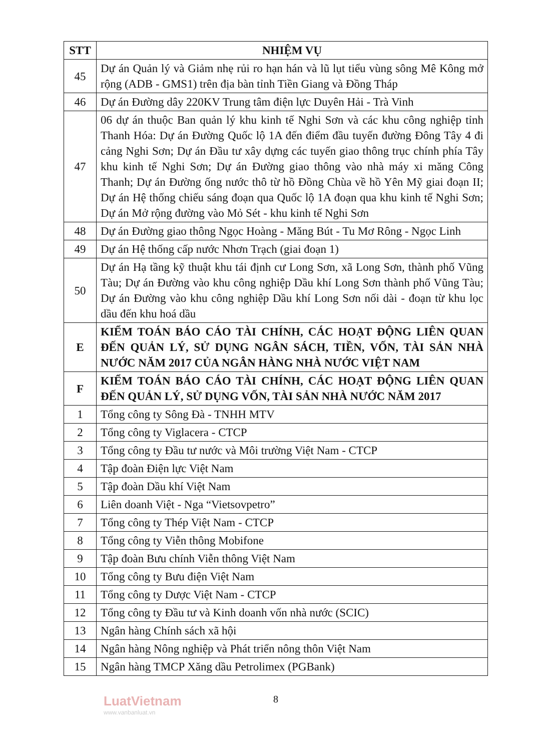| STT | NHIỆM VỤ |
| --- | --- |
| 45 | Dự án Quản lý và Giảm nhẹ rủi ro hạn hán và lũ lụt tiểu vùng sông Mê Kông mở rộng (ADB - GMS1) trên địa bàn tỉnh Tiền Giang và Đồng Tháp |
| 46 | Dự án Đường dây 220KV Trung tâm điện lực Duyên Hải - Trà Vinh |
| 47 | 06 dự án thuộc Ban quản lý khu kinh tế Nghi Sơn và các khu công nghiệp tỉnh Thanh Hóa: Dự án Đường Quốc lộ 1A đến điểm đầu tuyến đường Đông Tây 4 đi cảng Nghi Sơn; Dự án Đầu tư xây dựng các tuyến giao thông trục chính phía Tây khu kinh tế Nghi Sơn; Dự án Đường giao thông vào nhà máy xi măng Công Thanh; Dự án Đường ống nước thô từ hồ Đồng Chùa về hồ Yên Mỹ giai đoạn II; Dự án Hệ thống chiếu sáng đoạn qua Quốc lộ 1A đoạn qua khu kinh tế Nghi Sơn; Dự án Mở rộng đường vào Mỏ Sét - khu kinh tế Nghi Sơn |
| 48 | Dự án Đường giao thông Ngọc Hoàng - Măng Bút - Tu Mơ Rông - Ngọc Linh |
| 49 | Dự án Hệ thống cấp nước Nhơn Trạch (giai đoạn 1) |
| 50 | Dự án Hạ tầng kỹ thuật khu tái định cư Long Sơn, xã Long Sơn, thành phố Vũng Tàu; Dự án Đường vào khu công nghiệp Dầu khí Long Sơn thành phố Vũng Tàu; Dự án Đường vào khu công nghiệp Dầu khí Long Sơn nối dài - đoạn từ khu lọc dầu đến khu hoá dầu |
| E | KIỂM TOÁN BÁO CÁO TÀI CHÍNH, CÁC HOẠT ĐỘNG LIÊN QUAN ĐẾN QUẢN LÝ, SỬ DỤNG NGÂN SÁCH, TIỀN, VỐN, TÀI SẢN NHÀ NƯỚC NĂM 2017 CỦA NGÂN HÀNG NHÀ NƯỚC VIỆT NAM |
| F | KIỂM TOÁN BÁO CÁO TÀI CHÍNH, CÁC HOẠT ĐỘNG LIÊN QUAN ĐẾN QUẢN LÝ, SỬ DỤNG VỐN, TÀI SẢN NHÀ NƯỚC NĂM 2017 |
| 1 | Tổng công ty Sông Đà - TNHH MTV |
| 2 | Tổng công ty Viglacera - CTCP |
| 3 | Tổng công ty Đầu tư nước và Môi trường Việt Nam - CTCP |
| 4 | Tập đoàn Điện lực Việt Nam |
| 5 | Tập đoàn Dầu khí Việt Nam |
| 6 | Liên doanh Việt - Nga “Vietsovpetro” |
| 7 | Tổng công ty Thép Việt Nam - CTCP |
| 8 | Tổng công ty Viễn thông Mobifone |
| 9 | Tập đoàn Bưu chính Viễn thông Việt Nam |
| 10 | Tổng công ty Bưu điện Việt Nam |
| 11 | Tổng công ty Dược Việt Nam - CTCP |
| 12 | Tổng công ty Đầu tư và Kinh doanh vốn nhà nước (SCIC) |
| 13 | Ngân hàng Chính sách xã hội |
| 14 | Ngân hàng Nông nghiệp và Phát triển nông thôn Việt Nam |
| 15 | Ngân hàng TMCP Xăng dầu Petrolimex (PGBank) |
LuatVietnam
www.vanbanluat.vn
8